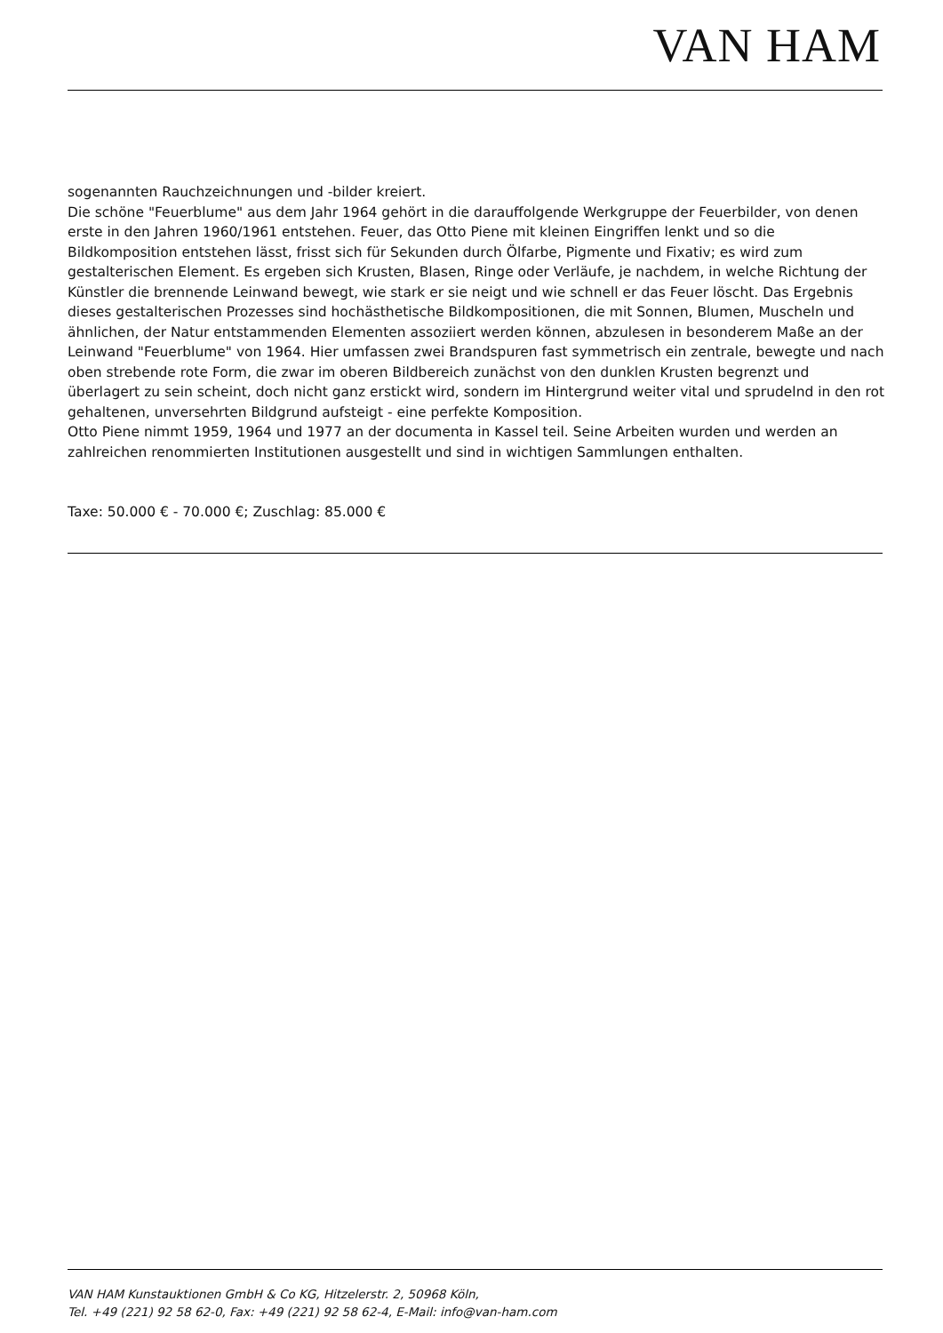VAN HAM
sogenannten Rauchzeichnungen und -bilder kreiert.
Die schöne "Feuerblume" aus dem Jahr 1964 gehört in die darauffolgende Werkgruppe der Feuerbilder, von denen erste in den Jahren 1960/1961 entstehen. Feuer, das Otto Piene mit kleinen Eingriffen lenkt und so die Bildkomposition entstehen lässt, frisst sich für Sekunden durch Ölfarbe, Pigmente und Fixativ; es wird zum gestalterischen Element. Es ergeben sich Krusten, Blasen, Ringe oder Verläufe, je nachdem, in welche Richtung der Künstler die brennende Leinwand bewegt, wie stark er sie neigt und wie schnell er das Feuer löscht. Das Ergebnis dieses gestalterischen Prozesses sind hochästhetische Bildkompositionen, die mit Sonnen, Blumen, Muscheln und ähnlichen, der Natur entstammenden Elementen assoziiert werden können, abzulesen in besonderem Maße an der Leinwand "Feuerblume" von 1964. Hier umfassen zwei Brandspuren fast symmetrisch ein zentrale, bewegte und nach oben strebende rote Form, die zwar im oberen Bildbereich zunächst von den dunklen Krusten begrenzt und überlagert zu sein scheint, doch nicht ganz erstickt wird, sondern im Hintergrund weiter vital und sprudelnd in den rot gehaltenen, unversehrten Bildgrund aufsteigt - eine perfekte Komposition.
Otto Piene nimmt 1959, 1964 und 1977 an der documenta in Kassel teil. Seine Arbeiten wurden und werden an zahlreichen renommierten Institutionen ausgestellt und sind in wichtigen Sammlungen enthalten.
Taxe: 50.000 € - 70.000 €; Zuschlag: 85.000 €
VAN HAM Kunstauktionen GmbH & Co KG, Hitzelerstr. 2, 50968 Köln,
Tel. +49 (221) 92 58 62-0, Fax: +49 (221) 92 58 62-4, E-Mail: info@van-ham.com